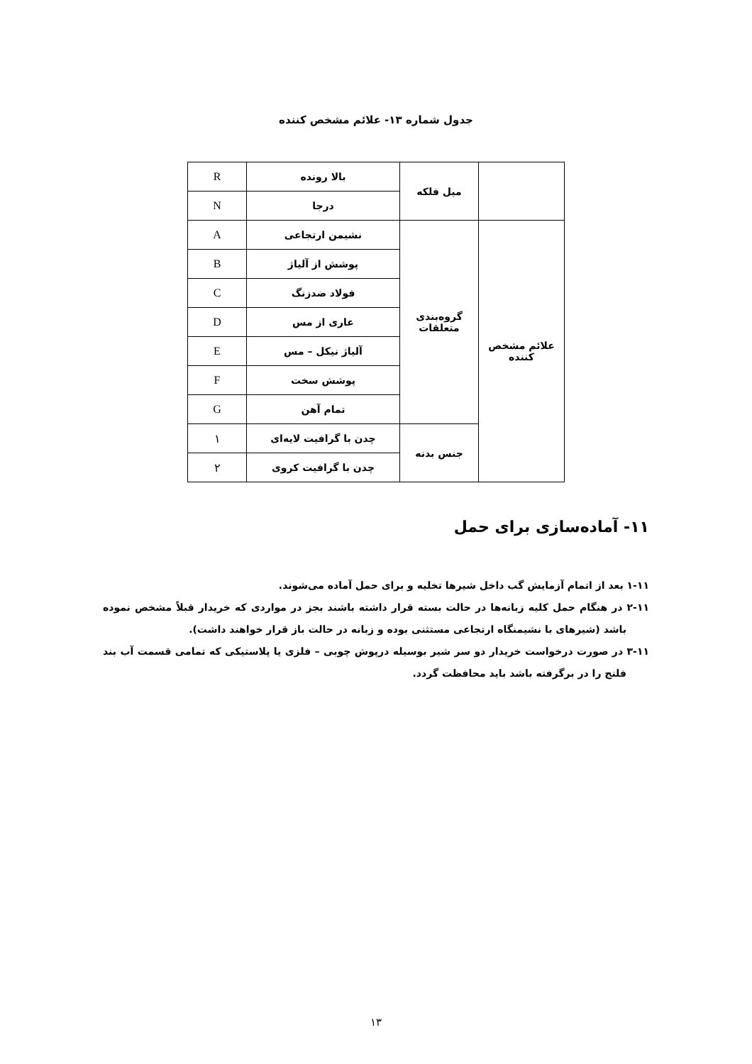جدول شماره ۱۳- علائم مشخص کننده
| | میل فلکه | بالا رونده | R |
| | | درجا | N |
| علائم مشخص کننده | گروه‌بندی متعلقات | نشیمن ارتجاعی | A |
| | | پوشش از آلیاژ | B |
| | | فولاد ضدزنگ | C |
| | | عاری از مس | D |
| | | آلیاژ نیکل – مس | E |
| | | پوشش سخت | F |
| | | تمام آهن | G |
| | جنس بدنه | چدن با گرافیت لایه‌ای | ۱ |
| | | چدن با گرافیت کروی | ۲ |
۱۱- آماده‌سازی برای حمل
۱-۱۱ بعد از اتمام آزمایش گب داخل شیرها تخلیه و برای حمل آماده می‌شوند.
۲-۱۱ در هنگام حمل کلیه زبانه‌ها در حالت بسته قرار داشته باشند بجز در مواردی که خریدار قبلاً مشخص نموده باشد (شیرهای با نشیمنگاه ارتجاعی مستثنی بوده و زبانه در حالت باز قرار خواهند داشت).
۳-۱۱ در صورت درخواست خریدار دو سر شیر بوسیله درپوش چوبی – فلزی یا پلاستیکی که تمامی قسمت آب بند فلنج را در برگرفته باشد باید محافظت گردد.
۱۳